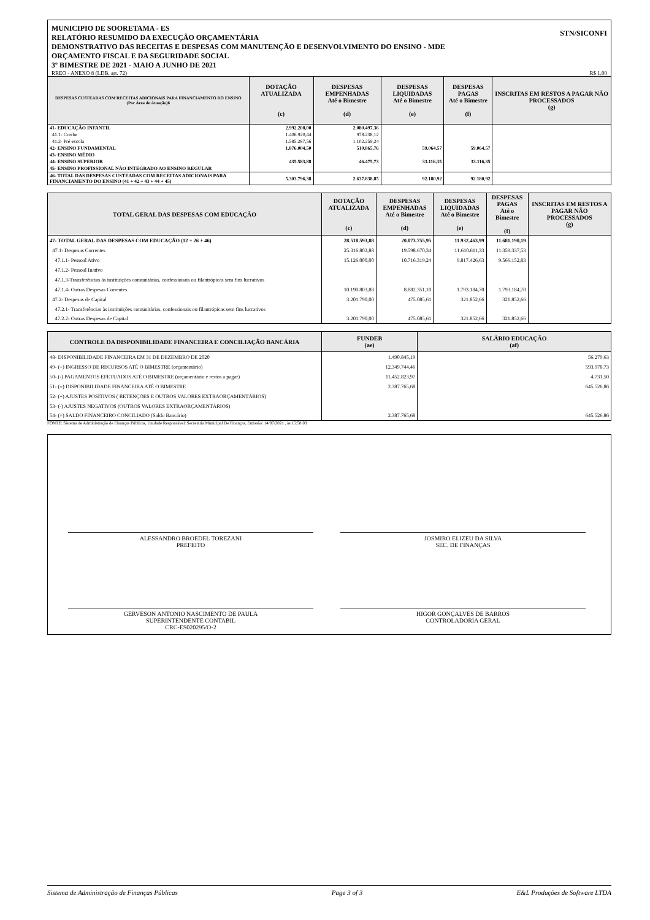MUNICIPIO DE SOORETAMA - ES
RELATÓRIO RESUMIDO DA EXECUÇÃO ORÇAMENTÁRIA
DEMONSTRATIVO DAS RECEITAS E DESPESAS COM MANUTENÇÃO E DESENVOLVIMENTO DO ENSINO - MDE
ORÇAMENTO FISCAL E DA SEGURIDADE SOCIAL
3º BIMESTRE DE 2021 - MAIO A JUNHO DE 2021
STN/SICONFI
RREO - ANEXO 8 (LDB, art. 72) R$ 1,00
| DESPESAS CUSTEADAS COM RECEITAS ADICIONAIS PARA FINANCIAMENTO DO ENSINO (Por Área de Atuação)6 | DOTAÇÃO ATUALIZADA (c) | DESPESAS EMPENHADAS Até o Bimestre (d) | DESPESAS LIQUIDADAS Até o Bimestre (e) | DESPESAS PAGAS Até o Bimestre (f) | INSCRITAS EM RESTOS A PAGAR NÃO PROCESSADOS (g) |
| --- | --- | --- | --- | --- | --- |
| 41- EDUCAÇÃO INFANTIL | 2.992.208,00 | 2.080.497,36 | | | |
| 41.1- Creche | 1.406.920,44 | 978.238,12 | | | |
| 41.2- Pré-escola | 1.585.287,56 | 1.102.259,24 | | | |
| 42- ENSINO FUNDAMENTAL | 1.876.004,50 | 510.865,76 | 59.064,57 | 59.064,57 | |
| 43- ENSINO MÉDIO | | | | | |
| 44- ENSINO SUPERIOR | 435.583,88 | 46.475,73 | 33.116,35 | 33.116,35 | |
| 45- ENSINO PROFISSIONAL NÃO INTEGRADO AO ENSINO REGULAR | | | | | |
| 46- TOTAL DAS DESPESAS CUSTEADAS COM RECEITAS ADICIONAIS PARA FINANCIAMENTO DO ENSINO (41 + 42 + 43 + 44 + 45) | 5.303.796,38 | 2.637.838,85 | 92.180,92 | 92.180,92 | |
| TOTAL GERAL DAS DESPESAS COM EDUCAÇÃO | DOTAÇÃO ATUALIZADA (c) | DESPESAS EMPENHADAS Até o Bimestre (d) | DESPESAS LIQUIDADAS Até o Bimestre (e) | DESPESAS PAGAS Até o Bimestre (f) | INSCRITAS EM RESTOS A PAGAR NÃO PROCESSADOS (g) |
| --- | --- | --- | --- | --- | --- |
| 47- TOTAL GERAL DAS DESPESAS COM EDUCAÇÃO (12 + 26 + 46) | 28.518.593,88 | 20.073.755,95 | 11.932.463,99 | 11.681.190,19 | |
| 47.1- Despesas Correntes | 25.316.803,88 | 19.598.670,34 | 11.610.611,33 | 11.359.337,53 | |
| 47.1.1- Pessoal Ativo | 15.126.000,00 | 10.716.319,24 | 9.817.426,63 | 9.566.152,83 | |
| 47.1.2- Pessoal Inativo | | | | | |
| 47.1.3-Transferências às instituições comunitárias, confessionais ou filantrópicas sem fins lucrativos | | | | | |
| 47.1.4- Outras Despesas Correntes | 10.190.803,88 | 8.882.351,10 | 1.793.184,70 | 1.793.184,70 | |
| 47.2- Despesas de Capital | 3.201.790,00 | 475.085,61 | 321.852,66 | 321.852,66 | |
| 47.2.1- Transferências às instituições comunitárias, confessionais ou filantrópicas sem fins lucrativos | | | | | |
| 47.2.2- Outras Despesas de Capital | 3.201.790,00 | 475.085,61 | 321.852,66 | 321.852,66 | |
| CONTROLE DA DISPONIBILIDADE FINANCEIRA E CONCILIAÇÃO BANCÁRIA | FUNDEB (ae) | SALÁRIO EDUCAÇÃO (af) |
| --- | --- | --- |
| 48- DISPONIBILIDADE FINANCEIRA EM 31 DE DEZEMBRO DE 2020 | 1.490.845,19 | 56.279,63 |
| 49- (+) INGRESSO DE RECURSOS ATÉ O BIMESTRE (orçamentário) | 12.349.744,46 | 593.978,73 |
| 50- (-) PAGAMENTOS EFETUADOS ATÉ O BIMESTRE (orçamentário e restos a pagar) | 11.452.823,97 | 4.731,50 |
| 51- (=) DISPONIBILIDADE FINANCEIRA ATÉ O BIMESTRE | 2.387.765,68 | 645.526,86 |
| 52- (+) AJUSTES POSITIVOS ( RETENÇÕES E OUTROS VALORES EXTRAORÇAMENTÁRIOS) | | |
| 53- (-) AJUSTES NEGATIVOS (OUTROS VALORES EXTRAORÇAMENTÁRIOS) | | |
| 54- (=) SALDO FINANCEIRO CONCILIADO (Saldo Bancário) | 2.387.765,68 | 645.526,86 |
FONTE: Sistema de Administração de Finanças Públicas, Unidade Responsável: Secretaria Municipal De Finanças, Emissão: 14/07/2021 , às 15:58:03
ALESSANDRO BROEDEL TOREZANI
PREFEITO
JOSMIRO ELIZEU DA SILVA
SEC. DE FINANÇAS
GERVESON ANTONIO NASCIMENTO DE PAULA
SUPERINTENDENTE CONTABIL
CRC-ES020295/O-2
HIGOR GONÇALVES DE BARROS
CONTROLADORIA GERAL
Sistema de Administração de Finanças Públicas Page 3 of 3 E&L Produções de Software LTDA